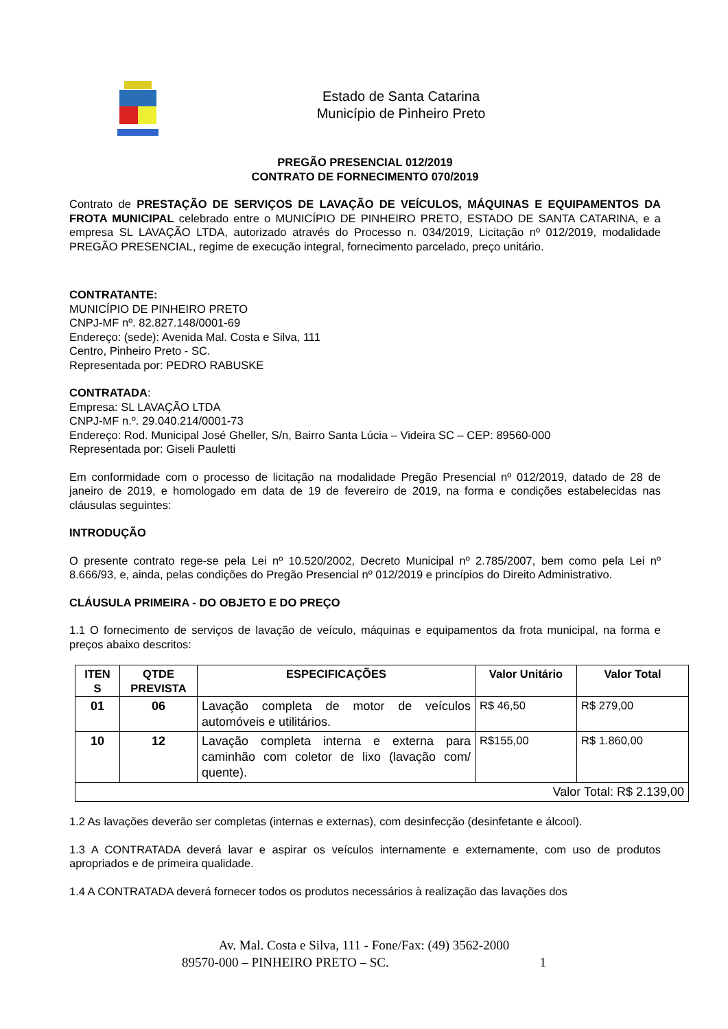Estado de Santa Catarina
Município de Pinheiro Preto
PREGÃO PRESENCIAL 012/2019
CONTRATO DE FORNECIMENTO 070/2019
Contrato de PRESTAÇÃO DE SERVIÇOS DE LAVAÇÃO DE VEÍCULOS, MÁQUINAS E EQUIPAMENTOS DA FROTA MUNICIPAL celebrado entre o MUNICÍPIO DE PINHEIRO PRETO, ESTADO DE SANTA CATARINA, e a empresa SL LAVAÇÃO LTDA, autorizado através do Processo n. 034/2019, Licitação nº 012/2019, modalidade PREGÃO PRESENCIAL, regime de execução integral, fornecimento parcelado, preço unitário.
CONTRATANTE:
MUNICÍPIO DE PINHEIRO PRETO
CNPJ-MF nº. 82.827.148/0001-69
Endereço: (sede): Avenida Mal. Costa e Silva, 111
Centro, Pinheiro Preto - SC.
Representada por: PEDRO RABUSKE
CONTRATADA:
Empresa: SL LAVAÇÃO LTDA
CNPJ-MF n.º. 29.040.214/0001-73
Endereço: Rod. Municipal José Gheller, S/n, Bairro Santa Lúcia – Videira SC – CEP: 89560-000
Representada por: Giseli Pauletti
Em conformidade com o processo de licitação na modalidade Pregão Presencial nº 012/2019, datado de 28 de janeiro de 2019, e homologado em data de 19 de fevereiro de 2019, na forma e condições estabelecidas nas cláusulas seguintes:
INTRODUÇÃO
O presente contrato rege-se pela Lei nº 10.520/2002, Decreto Municipal nº 2.785/2007, bem como pela Lei nº 8.666/93, e, ainda, pelas condições do Pregão Presencial nº 012/2019 e princípios do Direito Administrativo.
CLÁUSULA PRIMEIRA - DO OBJETO E DO PREÇO
1.1 O fornecimento de serviços de lavação de veículo, máquinas e equipamentos da frota municipal, na forma e preços abaixo descritos:
| ITEN S | QTDE PREVISTA | ESPECIFICAÇÕES | Valor Unitário | Valor Total |
| --- | --- | --- | --- | --- |
| 01 | 06 | Lavação completa de motor de veículos automóveis e utilitários. | R$ 46,50 | R$ 279,00 |
| 10 | 12 | Lavação completa interna e externa para caminhão com coletor de lixo (lavação com/ quente). | R$155,00 | R$ 1.860,00 |
| Valor Total: R$ 2.139,00 | | | | |
1.2 As lavações deverão ser completas (internas e externas), com desinfecção (desinfetante e álcool).
1.3 A CONTRATADA deverá lavar e aspirar os veículos internamente e externamente, com uso de produtos apropriados e de primeira qualidade.
1.4 A CONTRATADA deverá fornecer todos os produtos necessários à realização das lavações dos
Av. Mal. Costa e Silva, 111 - Fone/Fax: (49) 3562-2000
89570-000 – PINHEIRO PRETO – SC. 1